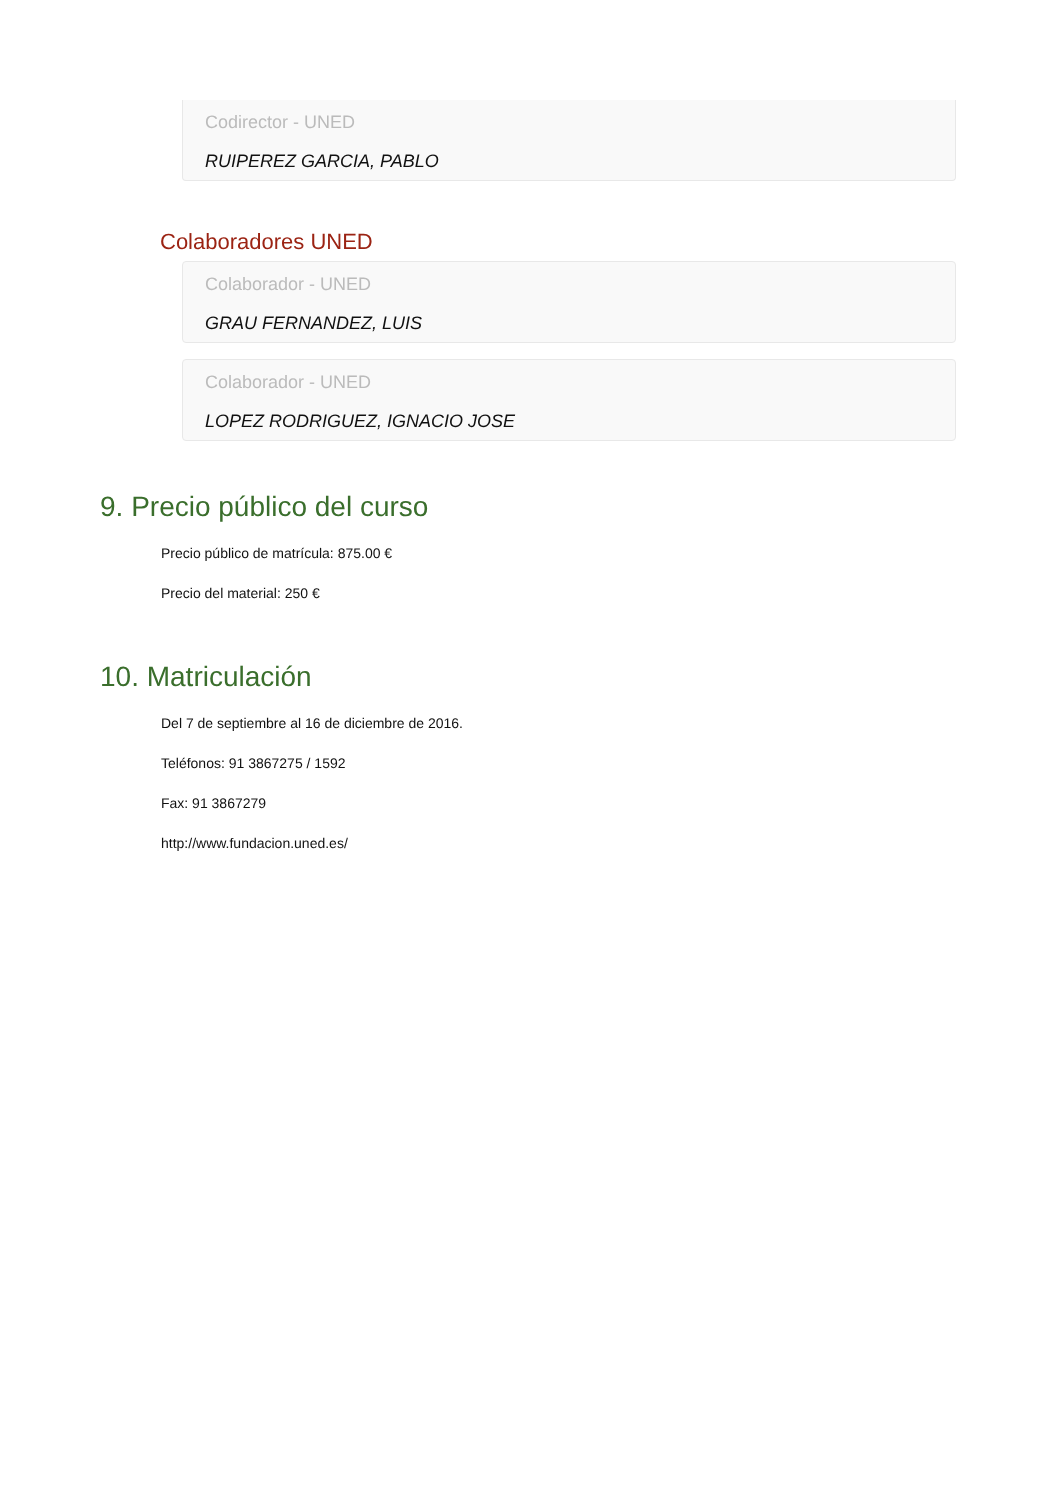Codirector - UNED
RUIPEREZ GARCIA, PABLO
Colaboradores UNED
Colaborador - UNED
GRAU FERNANDEZ, LUIS
Colaborador - UNED
LOPEZ RODRIGUEZ, IGNACIO JOSE
9. Precio público del curso
Precio público de matrícula: 875.00 €
Precio del material: 250 €
10. Matriculación
Del 7 de septiembre al 16 de diciembre de 2016.
Teléfonos: 91 3867275 / 1592
Fax: 91 3867279
http://www.fundacion.uned.es/